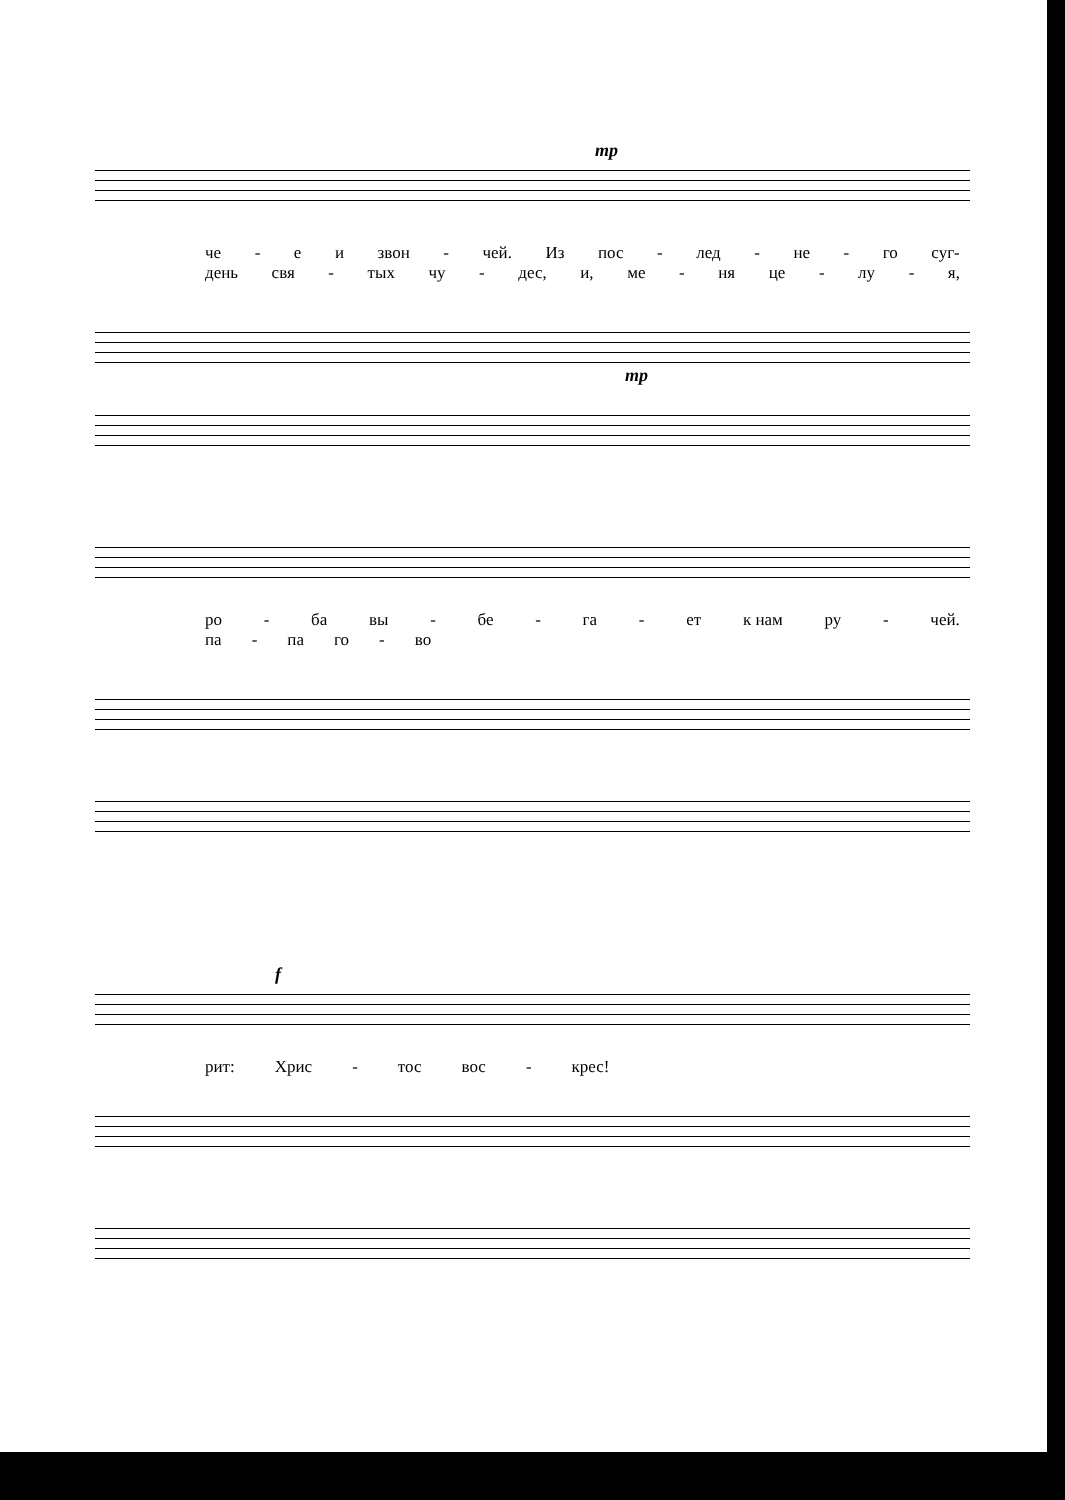mp
че - е и звон - чей. Из пос - лед - не - го суг-
день свя - тых чу - дес, и, ме - ня це - лу - я,
mp
ро - ба вы - бе - га - ет к нам ру - чей.
па - па го - во
f
рит: Хрис - тос вос - крес!